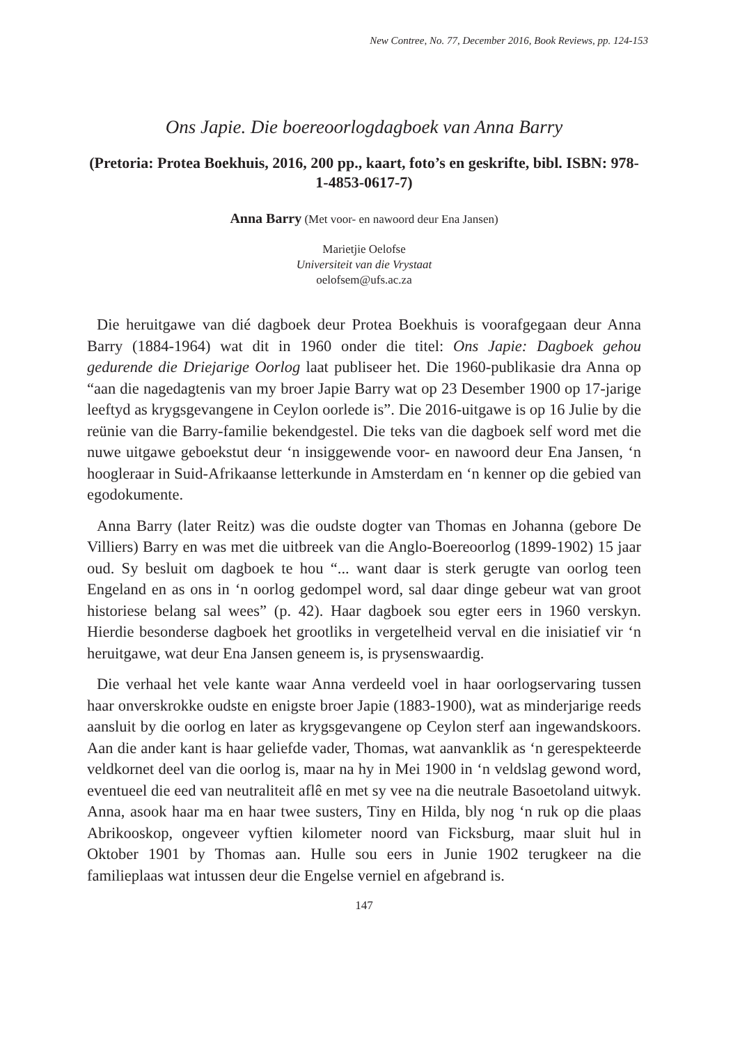New Contree, No. 77, December 2016, Book Reviews, pp. 124-153
Ons Japie. Die boereoorlogdagboek van Anna Barry
(Pretoria: Protea Boekhuis, 2016, 200 pp., kaart, foto’s en geskrifte, bibl. ISBN: 978-1-4853-0617-7)
Anna Barry (Met voor- en nawoord deur Ena Jansen)
Marietjie Oelofse
Universiteit van die Vrystaat
oelofsem@ufs.ac.za
Die heruitgawe van dié dagboek deur Protea Boekhuis is voorafgegaan deur Anna Barry (1884-1964) wat dit in 1960 onder die titel: Ons Japie: Dagboek gehou gedurende die Driejarige Oorlog laat publiseer het. Die 1960-publikasie dra Anna op “aan die nagedagtenis van my broer Japie Barry wat op 23 Desember 1900 op 17-jarige leeftyd as krygsgevangene in Ceylon oorlede is”. Die 2016-uitgawe is op 16 Julie by die reünie van die Barry-familie bekendgestel. Die teks van die dagboek self word met die nuwe uitgawe geboekstut deur ‘n insiggewende voor- en nawoord deur Ena Jansen, ‘n hoogleraar in Suid-Afrikaanse letterkunde in Amsterdam en ‘n kenner op die gebied van egodokumente.
Anna Barry (later Reitz) was die oudste dogter van Thomas en Johanna (gebore De Villiers) Barry en was met die uitbreek van die Anglo-Boereoorlog (1899-1902) 15 jaar oud. Sy besluit om dagboek te hou “... want daar is sterk gerugte van oorlog teen Engeland en as ons in ‘n oorlog gedompel word, sal daar dinge gebeur wat van groot historiese belang sal wees” (p. 42). Haar dagboek sou egter eers in 1960 verskyn. Hierdie besonderse dagboek het grootliks in vergetelheid verval en die inisiatief vir ‘n heruitgawe, wat deur Ena Jansen geneem is, is prysenswaardig.
Die verhaal het vele kante waar Anna verdeeld voel in haar oorlogservaring tussen haar onverskrokke oudste en enigste broer Japie (1883-1900), wat as minderjarige reeds aansluit by die oorlog en later as krygsgevangene op Ceylon sterf aan ingewandskoors. Aan die ander kant is haar geliefde vader, Thomas, wat aanvanklik as ‘n gerespekteerde veldkornet deel van die oorlog is, maar na hy in Mei 1900 in ‘n veldslag gewond word, eventueel die eed van neutraliteit aflê en met sy vee na die neutrale Basoetoland uitwyk. Anna, asook haar ma en haar twee susters, Tiny en Hilda, bly nog ‘n ruk op die plaas Abrikooskop, ongeveer vyftien kilometer noord van Ficksburg, maar sluit hul in Oktober 1901 by Thomas aan. Hulle sou eers in Junie 1902 terugkeer na die familieplaas wat intussen deur die Engelse verniel en afgebrand is.
147